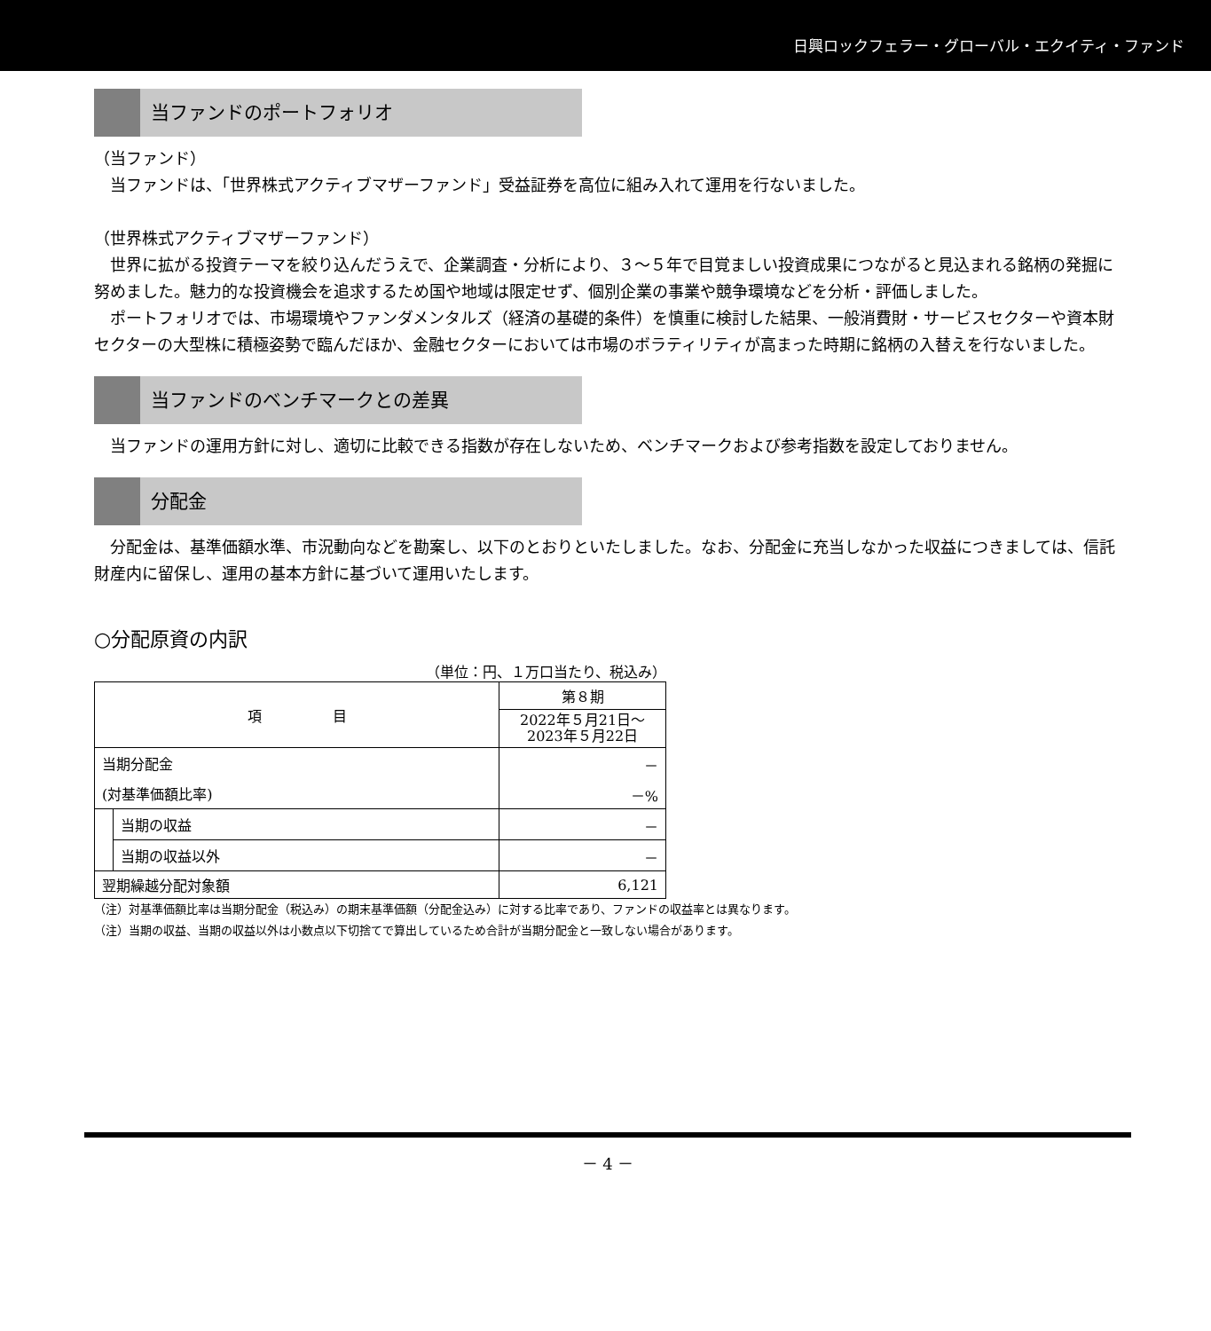日興ロックフェラー・グローバル・エクイティ・ファンド
当ファンドのポートフォリオ
（当ファンド）
　当ファンドは、「世界株式アクティブマザーファンド」受益証券を高位に組み入れて運用を行ないました。
（世界株式アクティブマザーファンド）
　世界に拡がる投資テーマを絞り込んだうえで、企業調査・分析により、３～５年で目覚ましい投資成果につながると見込まれる銘柄の発掘に努めました。魅力的な投資機会を追求するため国や地域は限定せず、個別企業の事業や競争環境などを分析・評価しました。
　ポートフォリオでは、市場環境やファンダメンタルズ（経済の基礎的条件）を慎重に検討した結果、一般消費財・サービスセクターや資本財セクターの大型株に積極姿勢で臨んだほか、金融セクターにおいては市場のボラティリティが高まった時期に銘柄の入替えを行ないました。
当ファンドのベンチマークとの差異
　当ファンドの運用方針に対し、適切に比較できる指数が存在しないため、ベンチマークおよび参考指数を設定しておりません。
分配金
　分配金は、基準価額水準、市況動向などを勘案し、以下のとおりといたしました。なお、分配金に充当しなかった収益につきましては、信託財産内に留保し、運用の基本方針に基づいて運用いたします。
○分配原資の内訳
（単位：円、１万口当たり、税込み）
| 項 目 | | 第８期 |
| | | 2022年５月21日～ 2023年５月22日 |
| 当期分配金 | | － |
| (対基準価額比率) | | －% |
| | 当期の収益 | － |
| | 当期の収益以外 | － |
| 翌期繰越分配対象額 | | 6,121 |
（注）対基準価額比率は当期分配金（税込み）の期末基準価額（分配金込み）に対する比率であり、ファンドの収益率とは異なります。
（注）当期の収益、当期の収益以外は小数点以下切捨てで算出しているため合計が当期分配金と一致しない場合があります。
－ 4 －